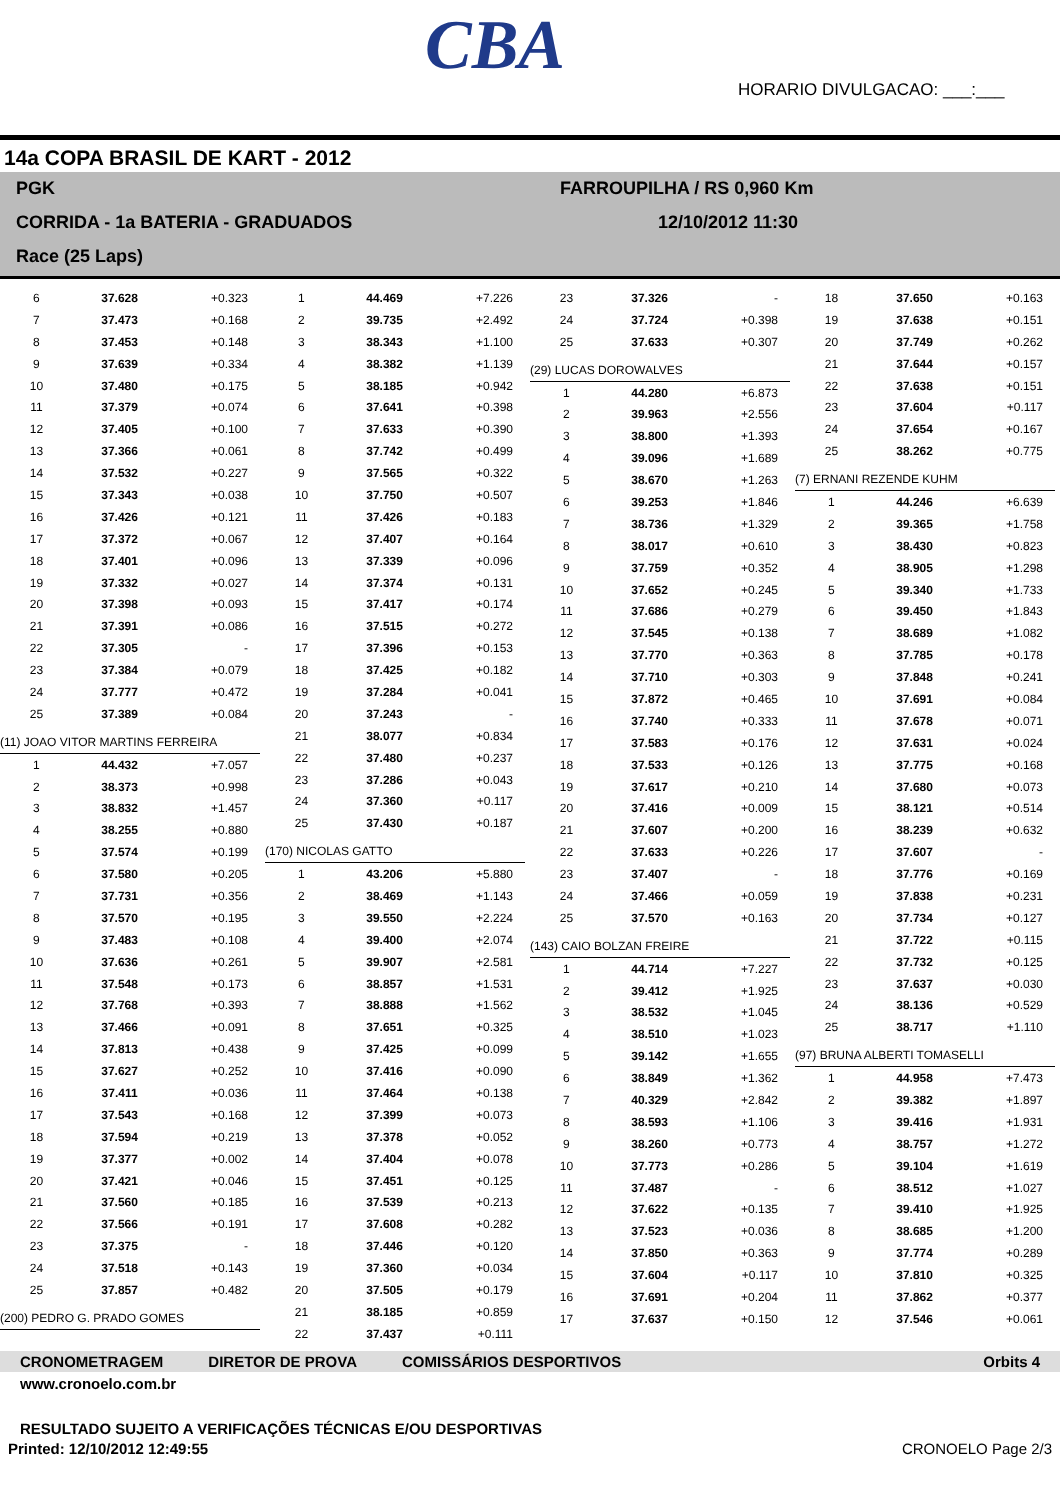CBA
HORARIO DIVULGACAO: ___:___
14a COPA BRASIL DE KART - 2012
PGK
CORRIDA - 1a BATERIA - GRADUADOS
Race (25 Laps)
FARROUPILHA / RS 0,960 Km
12/10/2012 11:30
| 6 | 37.628 | +0.323 |
| 7 | 37.473 | +0.168 |
| 8 | 37.453 | +0.148 |
| 9 | 37.639 | +0.334 |
| 10 | 37.480 | +0.175 |
| 11 | 37.379 | +0.074 |
| 12 | 37.405 | +0.100 |
| 13 | 37.366 | +0.061 |
| 14 | 37.532 | +0.227 |
| 15 | 37.343 | +0.038 |
| 16 | 37.426 | +0.121 |
| 17 | 37.372 | +0.067 |
| 18 | 37.401 | +0.096 |
| 19 | 37.332 | +0.027 |
| 20 | 37.398 | +0.093 |
| 21 | 37.391 | +0.086 |
| 22 | 37.305 | - |
| 23 | 37.384 | +0.079 |
| 24 | 37.777 | +0.472 |
| 25 | 37.389 | +0.084 |
| (11) JOAO VITOR MARTINS FERREIRA | | |
| 1 | 44.432 | +7.057 |
| 2 | 38.373 | +0.998 |
| 3 | 38.832 | +1.457 |
| 4 | 38.255 | +0.880 |
| 5 | 37.574 | +0.199 |
| 6 | 37.580 | +0.205 |
| 7 | 37.731 | +0.356 |
| 8 | 37.570 | +0.195 |
| 9 | 37.483 | +0.108 |
| 10 | 37.636 | +0.261 |
| 11 | 37.548 | +0.173 |
| 12 | 37.768 | +0.393 |
| 13 | 37.466 | +0.091 |
| 14 | 37.813 | +0.438 |
| 15 | 37.627 | +0.252 |
| 16 | 37.411 | +0.036 |
| 17 | 37.543 | +0.168 |
| 18 | 37.594 | +0.219 |
| 19 | 37.377 | +0.002 |
| 20 | 37.421 | +0.046 |
| 21 | 37.560 | +0.185 |
| 22 | 37.566 | +0.191 |
| 23 | 37.375 | - |
| 24 | 37.518 | +0.143 |
| 25 | 37.857 | +0.482 |
| (200) PEDRO G. PRADO GOMES | | |
| 1 | 44.469 | +7.226 |
| 2 | 39.735 | +2.492 |
| 3 | 38.343 | +1.100 |
| 4 | 38.382 | +1.139 |
| 5 | 38.185 | +0.942 |
| 6 | 37.641 | +0.398 |
| 7 | 37.633 | +0.390 |
| 8 | 37.742 | +0.499 |
| 9 | 37.565 | +0.322 |
| 10 | 37.750 | +0.507 |
| 11 | 37.426 | +0.183 |
| 12 | 37.407 | +0.164 |
| 13 | 37.339 | +0.096 |
| 14 | 37.374 | +0.131 |
| 15 | 37.417 | +0.174 |
| 16 | 37.515 | +0.272 |
| 17 | 37.396 | +0.153 |
| 18 | 37.425 | +0.182 |
| 19 | 37.284 | +0.041 |
| 20 | 37.243 | - |
| 21 | 38.077 | +0.834 |
| 22 | 37.480 | +0.237 |
| 23 | 37.286 | +0.043 |
| 24 | 37.360 | +0.117 |
| 25 | 37.430 | +0.187 |
| (170) NICOLAS GATTO | | |
| 1 | 43.206 | +5.880 |
| 2 | 38.469 | +1.143 |
| 3 | 39.550 | +2.224 |
| 4 | 39.400 | +2.074 |
| 5 | 39.907 | +2.581 |
| 6 | 38.857 | +1.531 |
| 7 | 38.888 | +1.562 |
| 8 | 37.651 | +0.325 |
| 9 | 37.425 | +0.099 |
| 10 | 37.416 | +0.090 |
| 11 | 37.464 | +0.138 |
| 12 | 37.399 | +0.073 |
| 13 | 37.378 | +0.052 |
| 14 | 37.404 | +0.078 |
| 15 | 37.451 | +0.125 |
| 16 | 37.539 | +0.213 |
| 17 | 37.608 | +0.282 |
| 18 | 37.446 | +0.120 |
| 19 | 37.360 | +0.034 |
| 20 | 37.505 | +0.179 |
| 21 | 38.185 | +0.859 |
| 22 | 37.437 | +0.111 |
| 23 | 37.326 | - |
| 24 | 37.724 | +0.398 |
| 25 | 37.633 | +0.307 |
| (29) LUCAS DOROWALVES | | |
| 1 | 44.280 | +6.873 |
| 2 | 39.963 | +2.556 |
| 3 | 38.800 | +1.393 |
| 4 | 39.096 | +1.689 |
| 5 | 38.670 | +1.263 |
| 6 | 39.253 | +1.846 |
| 7 | 38.736 | +1.329 |
| 8 | 38.017 | +0.610 |
| 9 | 37.759 | +0.352 |
| 10 | 37.652 | +0.245 |
| 11 | 37.686 | +0.279 |
| 12 | 37.545 | +0.138 |
| 13 | 37.770 | +0.363 |
| 14 | 37.710 | +0.303 |
| 15 | 37.872 | +0.465 |
| 16 | 37.740 | +0.333 |
| 17 | 37.583 | +0.176 |
| 18 | 37.533 | +0.126 |
| 19 | 37.617 | +0.210 |
| 20 | 37.416 | +0.009 |
| 21 | 37.607 | +0.200 |
| 22 | 37.633 | +0.226 |
| 23 | 37.407 | - |
| 24 | 37.466 | +0.059 |
| 25 | 37.570 | +0.163 |
| (143) CAIO BOLZAN FREIRE | | |
| 1 | 44.714 | +7.227 |
| 2 | 39.412 | +1.925 |
| 3 | 38.532 | +1.045 |
| 4 | 38.510 | +1.023 |
| 5 | 39.142 | +1.655 |
| 6 | 38.849 | +1.362 |
| 7 | 40.329 | +2.842 |
| 8 | 38.593 | +1.106 |
| 9 | 38.260 | +0.773 |
| 10 | 37.773 | +0.286 |
| 11 | 37.487 | - |
| 12 | 37.622 | +0.135 |
| 13 | 37.523 | +0.036 |
| 14 | 37.850 | +0.363 |
| 15 | 37.604 | +0.117 |
| 16 | 37.691 | +0.204 |
| 17 | 37.637 | +0.150 |
| 18 | 37.650 | +0.163 |
| 19 | 37.638 | +0.151 |
| 20 | 37.749 | +0.262 |
| 21 | 37.644 | +0.157 |
| 22 | 37.638 | +0.151 |
| 23 | 37.604 | +0.117 |
| 24 | 37.654 | +0.167 |
| 25 | 38.262 | +0.775 |
| (7) ERNANI REZENDE KUHM | | |
| 1 | 44.246 | +6.639 |
| 2 | 39.365 | +1.758 |
| 3 | 38.430 | +0.823 |
| 4 | 38.905 | +1.298 |
| 5 | 39.340 | +1.733 |
| 6 | 39.450 | +1.843 |
| 7 | 38.689 | +1.082 |
| 8 | 37.785 | +0.178 |
| 9 | 37.848 | +0.241 |
| 10 | 37.691 | +0.084 |
| 11 | 37.678 | +0.071 |
| 12 | 37.631 | +0.024 |
| 13 | 37.775 | +0.168 |
| 14 | 37.680 | +0.073 |
| 15 | 38.121 | +0.514 |
| 16 | 38.239 | +0.632 |
| 17 | 37.607 | - |
| 18 | 37.776 | +0.169 |
| 19 | 37.838 | +0.231 |
| 20 | 37.734 | +0.127 |
| 21 | 37.722 | +0.115 |
| 22 | 37.732 | +0.125 |
| 23 | 37.637 | +0.030 |
| 24 | 38.136 | +0.529 |
| 25 | 38.717 | +1.110 |
| (97) BRUNA ALBERTI TOMASELLI | | |
| 1 | 44.958 | +7.473 |
| 2 | 39.382 | +1.897 |
| 3 | 39.416 | +1.931 |
| 4 | 38.757 | +1.272 |
| 5 | 39.104 | +1.619 |
| 6 | 38.512 | +1.027 |
| 7 | 39.410 | +1.925 |
| 8 | 38.685 | +1.200 |
| 9 | 37.774 | +0.289 |
| 10 | 37.810 | +0.325 |
| 11 | 37.862 | +0.377 |
| 12 | 37.546 | +0.061 |
CRONOMETRAGEM DIRETOR DE PROVA COMISSÁRIOS DESPORTIVOS Orbits 4
www.cronoelo.com.br
RESULTADO SUJEITO A VERIFICAÇÕES TÉCNICAS E/OU DESPORTIVAS
Printed: 12/10/2012 12:49:55 CRONOELO Page 2/3